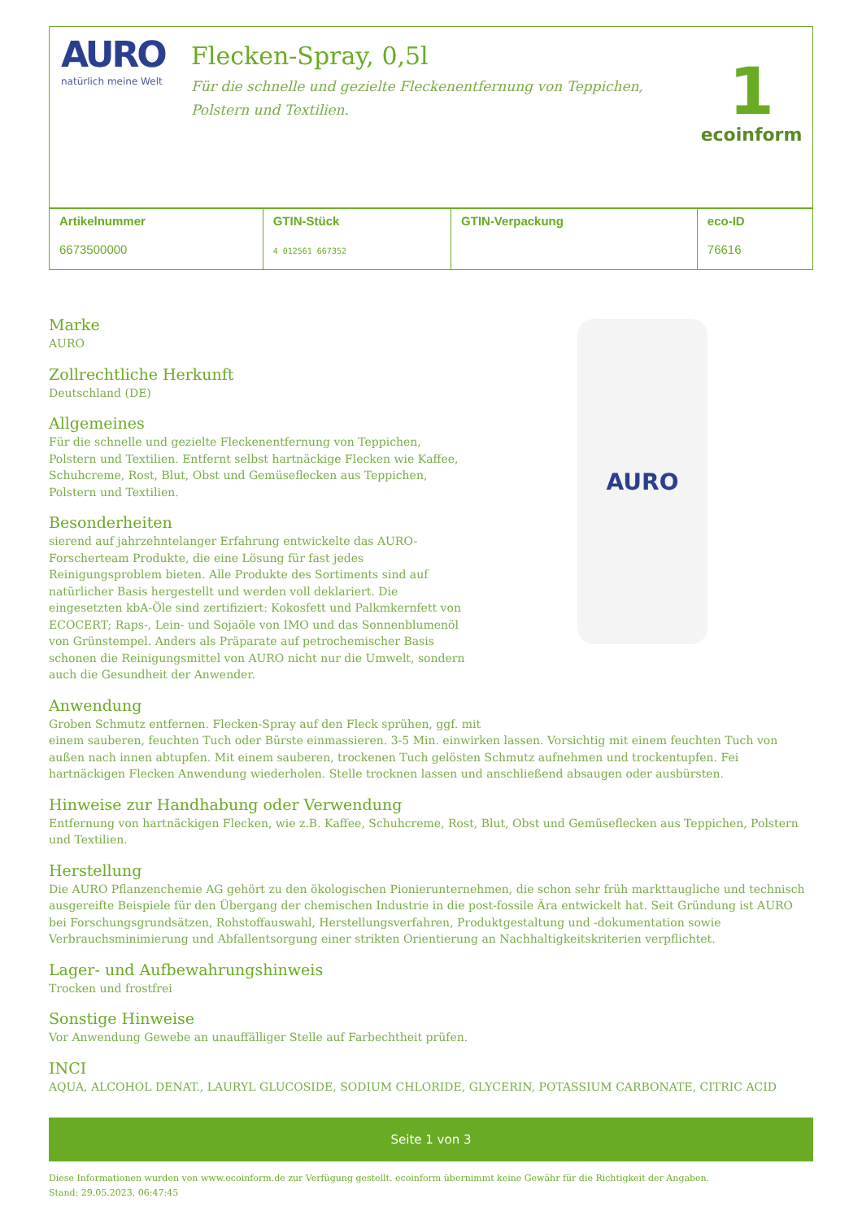AURO
natürlich meine Welt
Flecken-Spray, 0,5l
Für die schnelle und gezielte Fleckenentfernung von Teppichen,
Polstern und Textilien.
1
ecoinform
| Artikelnummer 6673500000 | GTIN-Stück 4 012561 667352 | GTIN-Verpackung | eco-ID 76616 |
Marke
AURO
Zollrechtliche Herkunft
Deutschland (DE)
Allgemeines
Für die schnelle und gezielte Fleckenentfernung von Teppichen, Polstern und Textilien. Entfernt selbst hartnäckige Flecken wie Kaffee, Schuhcreme, Rost, Blut, Obst und Gemüseflecken aus Teppichen, Polstern und Textilien.
Besonderheiten
sierend auf jahrzehntelanger Erfahrung entwickelte das AURO-Forscherteam Produkte, die eine Lösung für fast jedes Reinigungsproblem bieten. Alle Produkte des Sortiments sind auf natürlicher Basis hergestellt und werden voll deklariert. Die eingesetzten kbA-Öle sind zertifiziert: Kokosfett und Palkmkernfett von ECOCERT; Raps-, Lein- und Sojaöle von IMO und das Sonnenblumenöl von Grünstempel. Anders als Präparate auf petrochemischer Basis schonen die Reinigungsmittel von AURO nicht nur die Umwelt, sondern auch die Gesundheit der Anwender.
AURO
Anwendung
Groben Schmutz entfernen. Flecken-Spray auf den Fleck sprühen, ggf. mit
einem sauberen, feuchten Tuch oder Bürste einmassieren. 3-5 Min. einwirken lassen. Vorsichtig mit einem feuchten Tuch von außen nach innen abtupfen. Mit einem sauberen, trockenen Tuch gelösten Schmutz aufnehmen und trockentupfen. Fei hartnäckigen Flecken Anwendung wiederholen. Stelle trocknen lassen und anschließend absaugen oder ausbürsten.
Hinweise zur Handhabung oder Verwendung
Entfernung von hartnäckigen Flecken, wie z.B. Kaffee, Schuhcreme, Rost, Blut, Obst und Gemüseflecken aus Teppichen, Polstern und Textilien.
Herstellung
Die AURO Pflanzenchemie AG gehört zu den ökologischen Pionierunternehmen, die schon sehr früh markttaugliche und technisch ausgereifte Beispiele für den Übergang der chemischen Industrie in die post-fossile Ära entwickelt hat. Seit Gründung ist AURO bei Forschungsgrundsätzen, Rohstoffauswahl, Herstellungsverfahren, Produktgestaltung und -dokumentation sowie Verbrauchsminimierung und Abfallentsorgung einer strikten Orientierung an Nachhaltigkeitskriterien verpflichtet.
Lager- und Aufbewahrungshinweis
Trocken und frostfrei
Sonstige Hinweise
Vor Anwendung Gewebe an unauffälliger Stelle auf Farbechtheit prüfen.
INCI
AQUA, ALCOHOL DENAT., LAURYL GLUCOSIDE, SODIUM CHLORIDE, GLYCERIN, POTASSIUM CARBONATE, CITRIC ACID
Seite 1 von 3
Diese Informationen wurden von www.ecoinform.de zur Verfügung gestellt. ecoinform übernimmt keine Gewähr für die Richtigkeit der Angaben.
Stand: 29.05.2023, 06:47:45